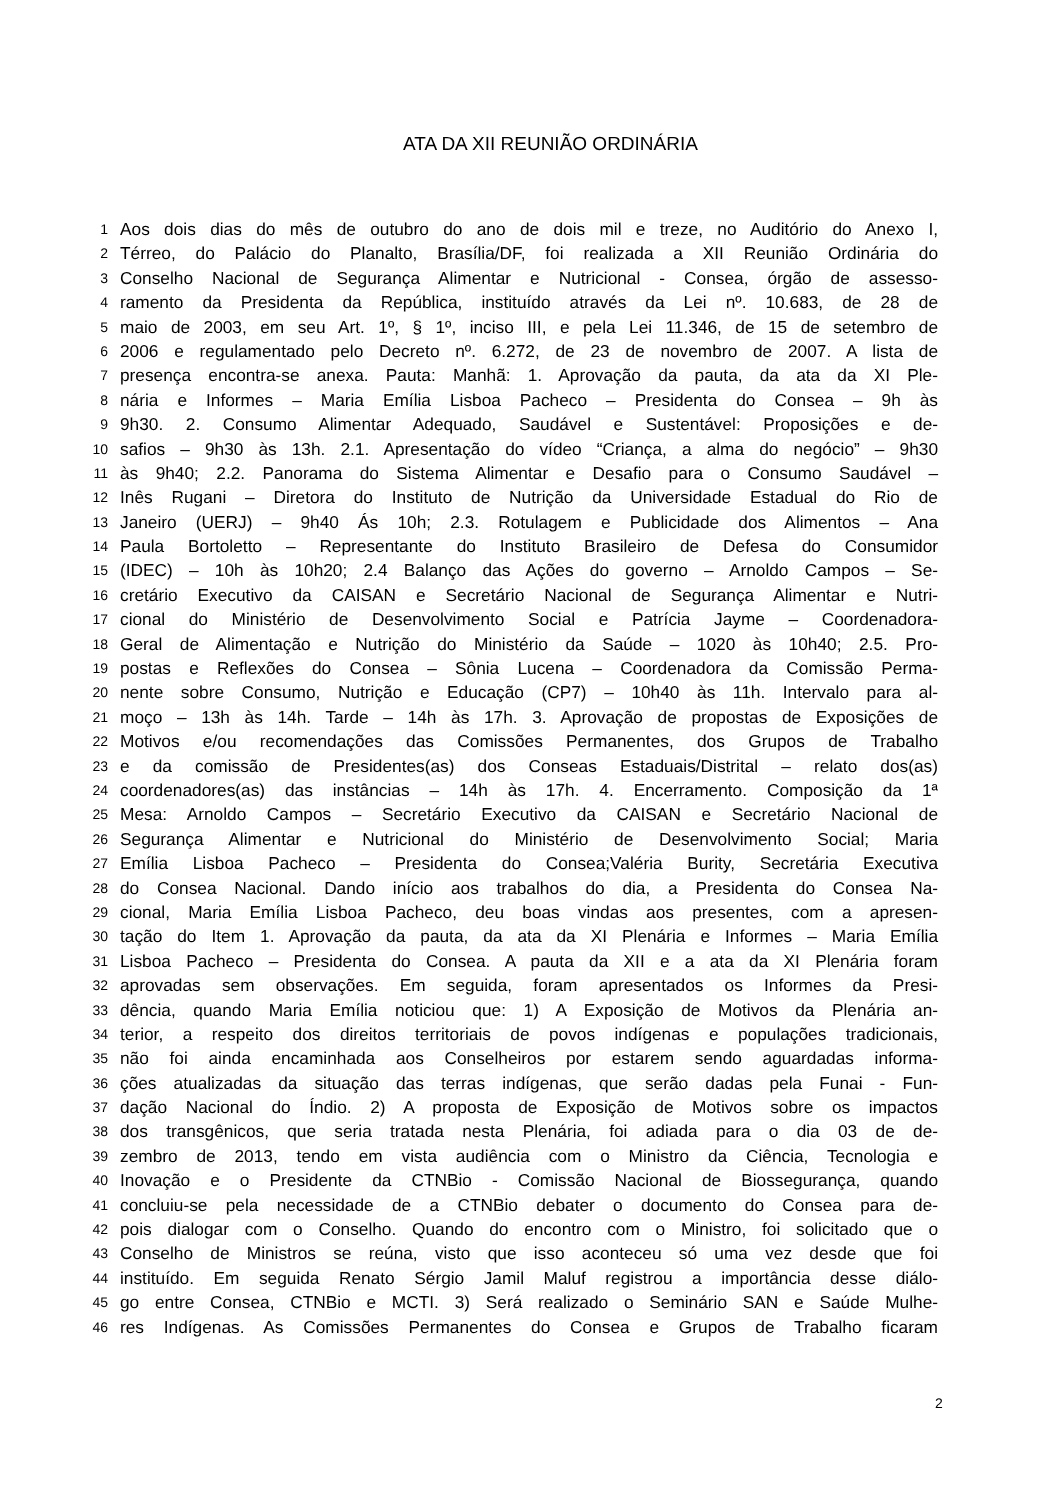ATA DA XII REUNIÃO ORDINÁRIA
1 Aos dois dias do mês de outubro do ano de dois mil e treze, no Auditório do Anexo I,
2 Térreo, do Palácio do Planalto, Brasília/DF, foi realizada a XII Reunião Ordinária do
3 Conselho Nacional de Segurança Alimentar e Nutricional - Consea, órgão de assesso-
4 ramento da Presidenta da República, instituído através da Lei nº. 10.683, de 28 de
5 maio de 2003, em seu Art. 1º, § 1º, inciso III, e pela Lei 11.346, de 15 de setembro de
6 2006 e regulamentado pelo Decreto nº. 6.272, de 23 de novembro de 2007. A lista de
7 presença encontra-se anexa. Pauta: Manhã: 1. Aprovação da pauta, da ata da XI Ple-
8 nária e Informes – Maria Emília Lisboa Pacheco – Presidenta do Consea – 9h às
9 9h30. 2. Consumo Alimentar Adequado, Saudável e Sustentável: Proposições e de-
10 safios – 9h30 às 13h. 2.1. Apresentação do vídeo “Criança, a alma do negócio” – 9h30
11 às 9h40; 2.2. Panorama do Sistema Alimentar e Desafio para o Consumo Saudável –
12 Inês Rugani – Diretora do Instituto de Nutrição da Universidade Estadual do Rio de
13 Janeiro (UERJ) – 9h40 Ás 10h; 2.3. Rotulagem e Publicidade dos Alimentos – Ana
14 Paula Bortoletto – Representante do Instituto Brasileiro de Defesa do Consumidor
15 (IDEC) – 10h às 10h20; 2.4 Balanço das Ações do governo – Arnoldo Campos – Se-
16 cretário Executivo da CAISAN e Secretário Nacional de Segurança Alimentar e Nutri-
17 cional do Ministério de Desenvolvimento Social e Patrícia Jayme – Coordenadora-
18 Geral de Alimentação e Nutrição do Ministério da Saúde – 1020 às 10h40; 2.5. Pro-
19 postas e Reflexões do Consea – Sônia Lucena – Coordenadora da Comissão Perma-
20 nente sobre Consumo, Nutrição e Educação (CP7) – 10h40 às 11h. Intervalo para al-
21 moço – 13h às 14h. Tarde – 14h às 17h. 3. Aprovação de propostas de Exposições de
22 Motivos e/ou recomendações das Comissões Permanentes, dos Grupos de Trabalho
23 e da comissão de Presidentes(as) dos Conseas Estaduais/Distrital – relato dos(as)
24 coordenadores(as) das instâncias – 14h às 17h. 4. Encerramento. Composição da 1ª
25 Mesa: Arnoldo Campos – Secretário Executivo da CAISAN e Secretário Nacional de
26 Segurança Alimentar e Nutricional do Ministério de Desenvolvimento Social; Maria
27 Emília Lisboa Pacheco – Presidenta do Consea;Valéria Burity, Secretária Executiva
28 do Consea Nacional. Dando início aos trabalhos do dia, a Presidenta do Consea Na-
29 cional, Maria Emília Lisboa Pacheco, deu boas vindas aos presentes, com a apresen-
30 tação do Item 1. Aprovação da pauta, da ata da XI Plenária e Informes – Maria Emília
31 Lisboa Pacheco – Presidenta do Consea. A pauta da XII e a ata da XI Plenária foram
32 aprovadas sem observações. Em seguida, foram apresentados os Informes da Presi-
33 dência, quando Maria Emília noticiou que: 1) A Exposição de Motivos da Plenária an-
34 terior, a respeito dos direitos territoriais de povos indígenas e populações tradicionais,
35 não foi ainda encaminhada aos Conselheiros por estarem sendo aguardadas informa-
36 ções atualizadas da situação das terras indígenas, que serão dadas pela Funai - Fun-
37 dação Nacional do Índio. 2) A proposta de Exposição de Motivos sobre os impactos
38 dos transgênicos, que seria tratada nesta Plenária, foi adiada para o dia 03 de de-
39 zembro de 2013, tendo em vista audiência com o Ministro da Ciência, Tecnologia e
40 Inovação e o Presidente da CTNBio - Comissão Nacional de Biossegurança, quando
41 concluiu-se pela necessidade de a CTNBio debater o documento do Consea para de-
42 pois dialogar com o Conselho. Quando do encontro com o Ministro, foi solicitado que o
43 Conselho de Ministros se reúna, visto que isso aconteceu só uma vez desde que foi
44 instituído. Em seguida Renato Sérgio Jamil Maluf registrou a importância desse diálo-
45 go entre Consea, CTNBio e MCTI. 3) Será realizado o Seminário SAN e Saúde Mulhe-
46 res Indígenas. As Comissões Permanentes do Consea e Grupos de Trabalho ficaram
2